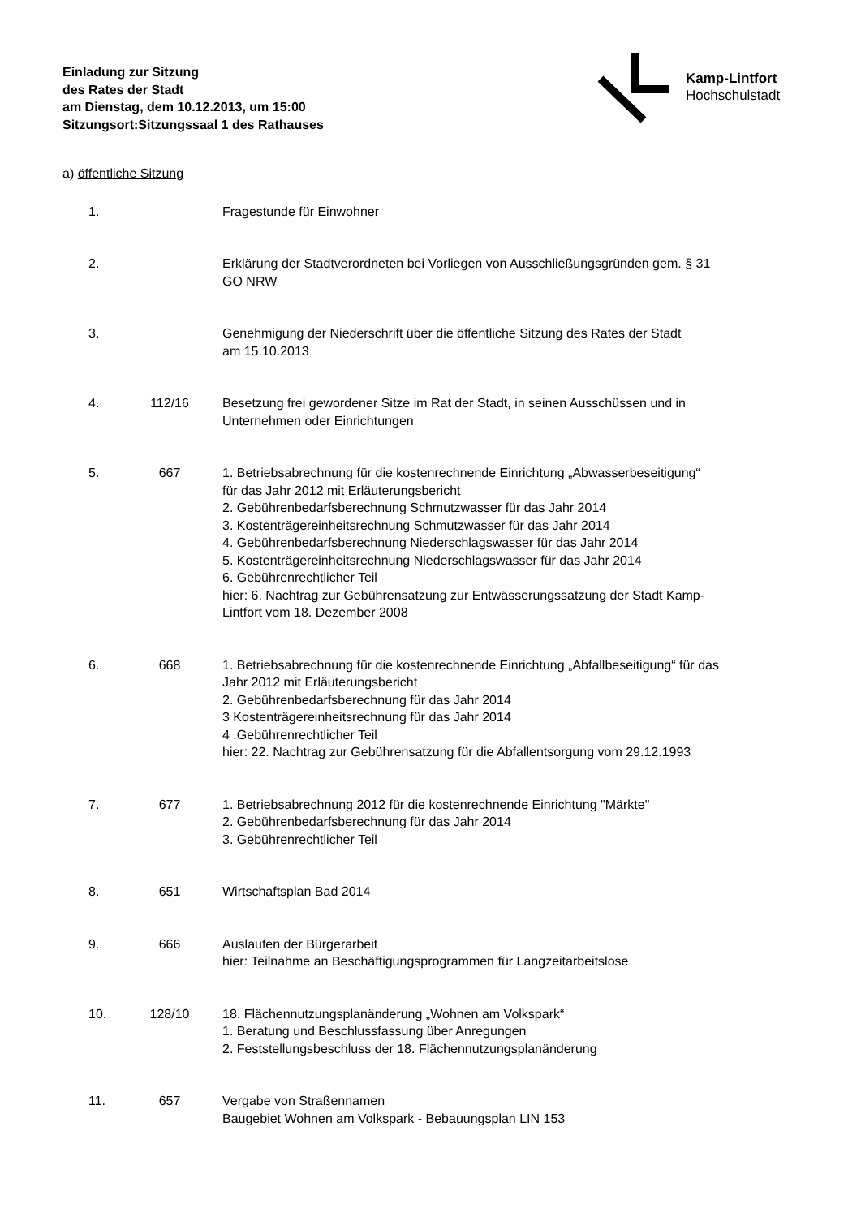Einladung zur Sitzung
des Rates der Stadt
am Dienstag, dem 10.12.2013, um 15:00
Sitzungsort:Sitzungssaal 1 des Rathauses
Kamp-Lintfort
Hochschulstadt
a) öffentliche Sitzung
1. Fragestunde für Einwohner
2. Erklärung der Stadtverordneten bei Vorliegen von Ausschließungsgründen gem. § 31
GO NRW
3. Genehmigung der Niederschrift über die öffentliche Sitzung des Rates der Stadt
am 15.10.2013
4. 112/16 Besetzung frei gewordener Sitze im Rat der Stadt, in seinen Ausschüssen und in
Unternehmen oder Einrichtungen
5. 667 1. Betriebsabrechnung für die kostenrechnende Einrichtung „Abwasserbeseitigung“
für das Jahr 2012 mit Erläuterungsbericht
2. Gebührenbedarfsberechnung Schmutzwasser für das Jahr 2014
3. Kostenträgereinheitsrechnung Schmutzwasser für das Jahr 2014
4. Gebührenbedarfsberechnung Niederschlagswasser für das Jahr 2014
5. Kostenträgereinheitsrechnung Niederschlagswasser für das Jahr 2014
6. Gebührenrechtlicher Teil
hier: 6. Nachtrag zur Gebührensatzung zur Entwässerungssatzung der Stadt Kamp-
Lintfort vom 18. Dezember 2008
6. 668 1. Betriebsabrechnung für die kostenrechnende Einrichtung „Abfallbeseitigung“ für das
Jahr 2012 mit Erläuterungsbericht
2. Gebührenbedarfsberechnung für das Jahr 2014
3 Kostenträgereinheitsrechnung für das Jahr 2014
4 .Gebührenrechtlicher Teil
hier: 22. Nachtrag zur Gebührensatzung für die Abfallentsorgung vom 29.12.1993
7. 677 1. Betriebsabrechnung 2012 für die kostenrechnende Einrichtung "Märkte"
2. Gebührenbedarfsberechnung für das Jahr 2014
3. Gebührenrechtlicher Teil
8. 651 Wirtschaftsplan Bad 2014
9. 666 Auslaufen der Bürgerarbeit
hier: Teilnahme an Beschäftigungsprogrammen für Langzeitarbeitslose
10. 128/10 18. Flächennutzungsplanänderung „Wohnen am Volkspark“
1. Beratung und Beschlussfassung über Anregungen
2. Feststellungsbeschluss der 18. Flächennutzungsplanänderung
11. 657 Vergabe von Straßennamen
Baugebiet Wohnen am Volkspark - Bebauungsplan LIN 153